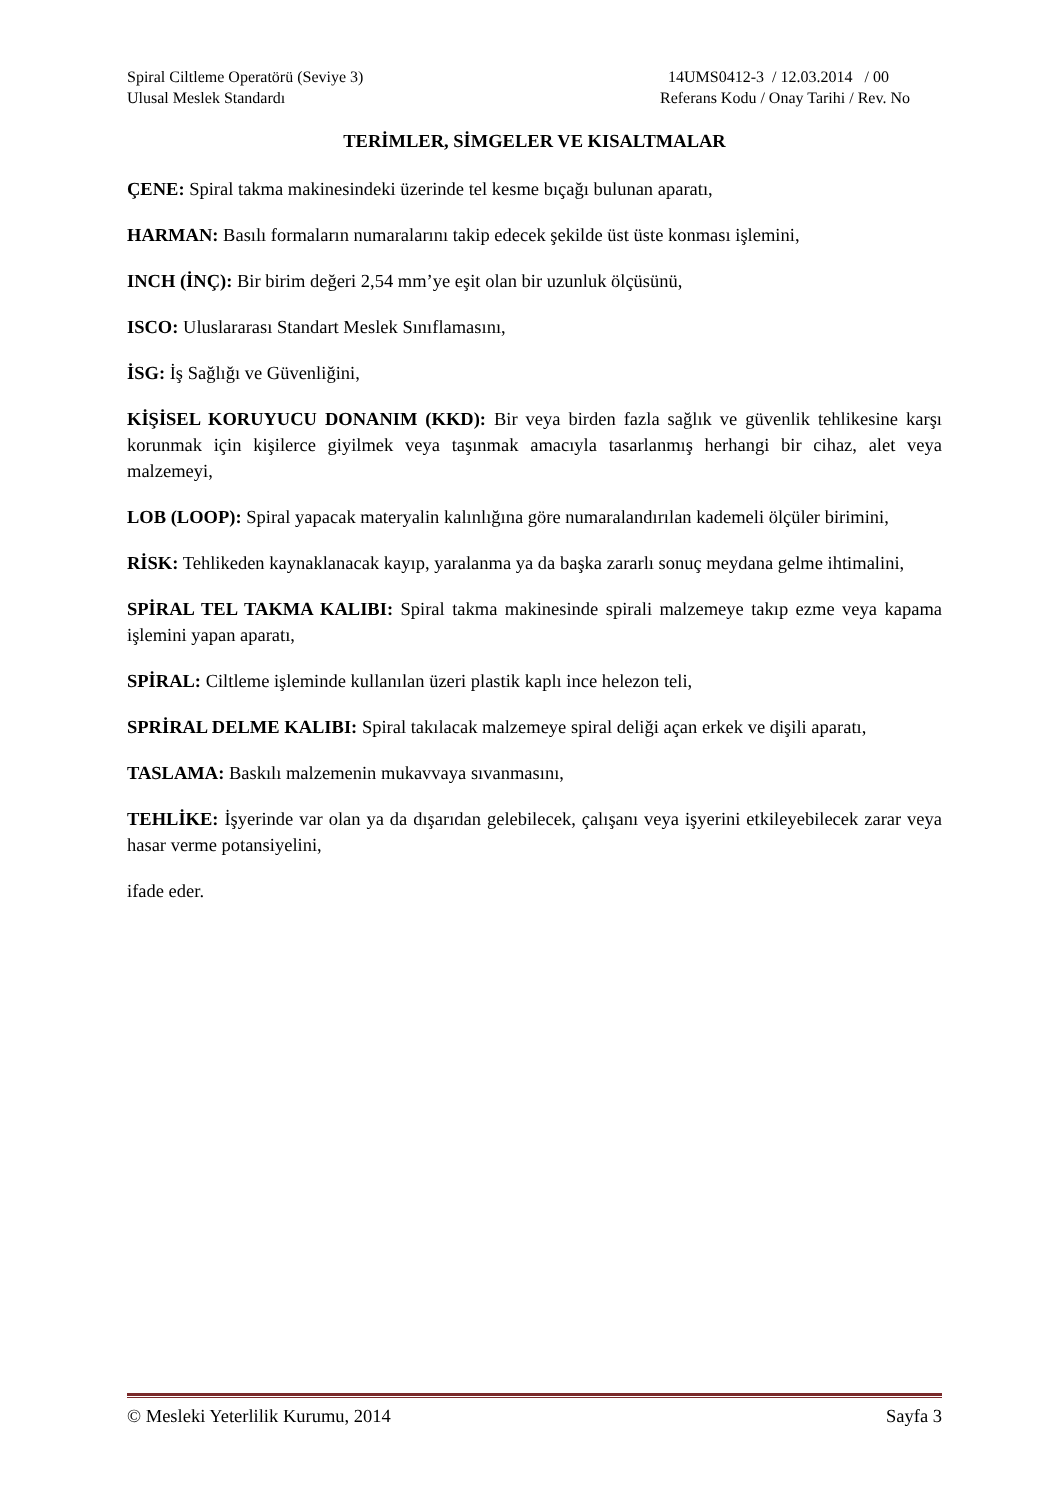Spiral Ciltleme Operatörü (Seviye 3)
Ulusal Meslek Standardı
14UMS0412-3 / 12.03.2014 / 00
Referans Kodu / Onay Tarihi / Rev. No
TERİMLER, SİMGELER VE KISALTMALAR
ÇENE: Spiral takma makinesindeki üzerinde tel kesme bıçağı bulunan aparatı,
HARMAN: Basılı formaların numaralarını takip edecek şekilde üst üste konması işlemini,
INCH (İNÇ): Bir birim değeri 2,54 mm’ye eşit olan bir uzunluk ölçüsünü,
ISCO: Uluslararası Standart Meslek Sınıflamasını,
İSG: İş Sağlığı ve Güvenliğini,
KİŞİSEL KORUYUCU DONANIM (KKD): Bir veya birden fazla sağlık ve güvenlik tehlikesine karşı korunmak için kişilerce giyilmek veya taşınmak amacıyla tasarlanmış herhangi bir cihaz, alet veya malzemeyi,
LOB (LOOP): Spiral yapacak materyalin kalınlığına göre numaralandırılan kademeli ölçüler birimini,
RİSK: Tehlikeden kaynaklanacak kayıp, yaralanma ya da başka zararlı sonuç meydana gelme ihtimalini,
SPİRAL TEL TAKMA KALIBI: Spiral takma makinesinde spirali malzemeye takıp ezme veya kapama işlemini yapan aparatı,
SPİRAL: Ciltleme işleminde kullanılan üzeri plastik kaplı ince helezon teli,
SPRİRAL DELME KALIBI: Spiral takılacak malzemeye spiral deliği açan erkek ve dişili aparatı,
TASLAMA: Baskılı malzemenin mukavvaya sıvanmasını,
TEHLİKE: İşyerinde var olan ya da dışarıdan gelebilecek, çalışanı veya işyerini etkileyebilecek zarar veya hasar verme potansiyelini,
ifade eder.
© Mesleki Yeterlilik Kurumu, 2014 Sayfa 3